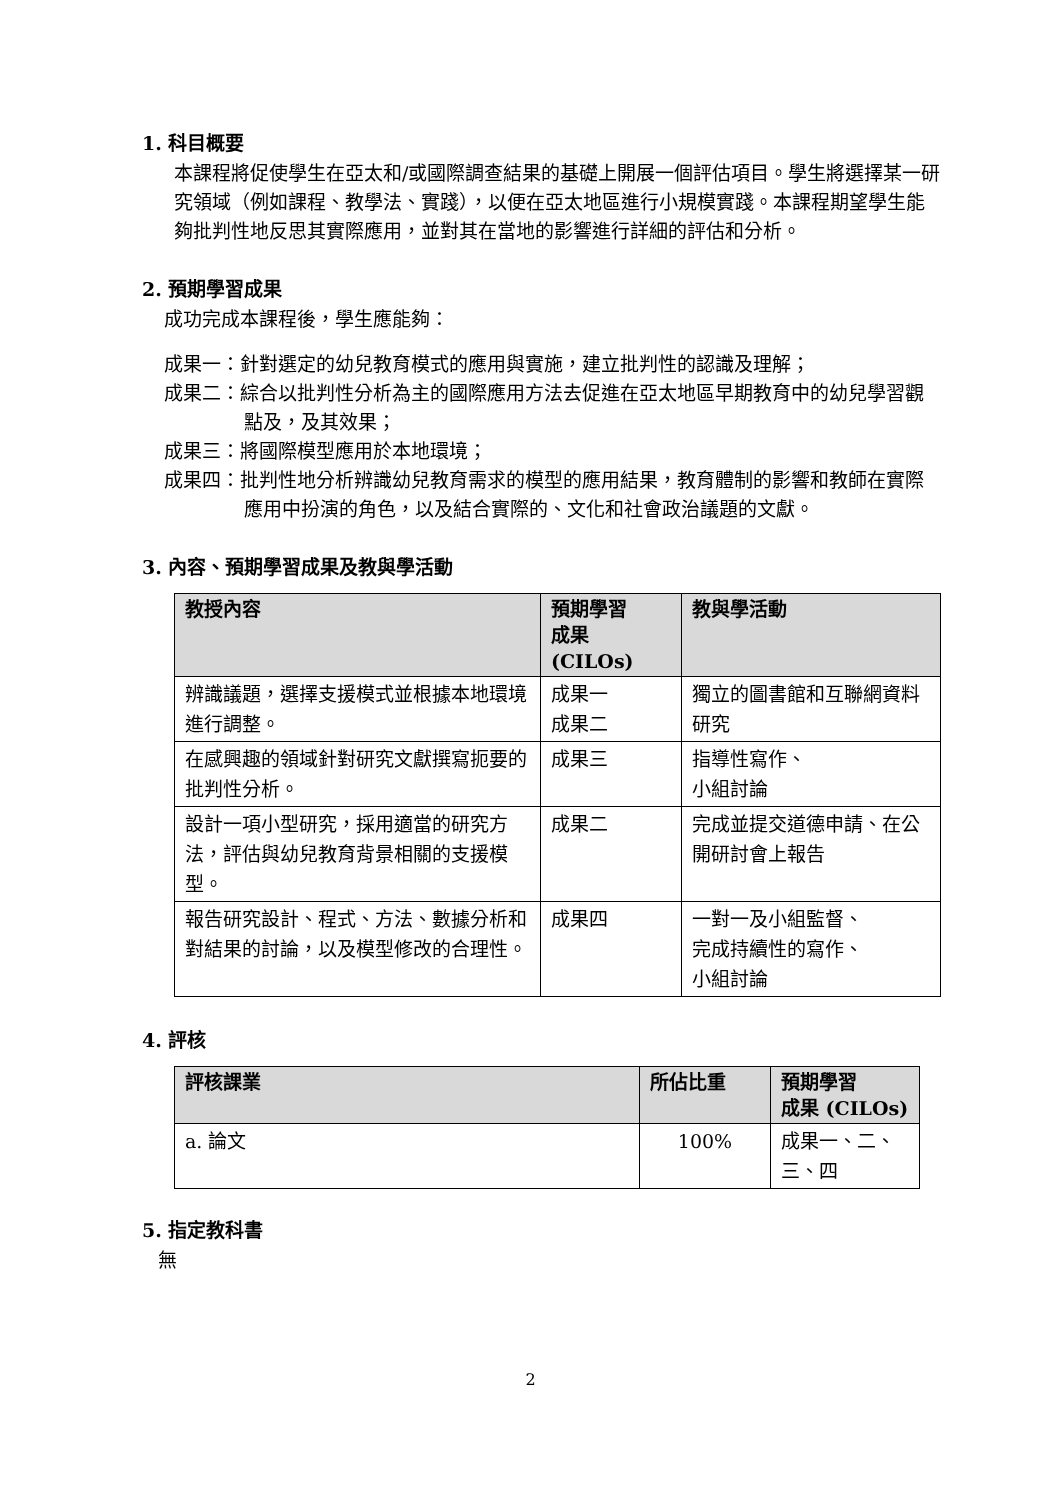1. 科目概要
本課程將促使學生在亞太和/或國際調查結果的基礎上開展一個評估項目。學生將選擇某一研究領域（例如課程、教學法、實踐），以便在亞太地區進行小規模實踐。本課程期望學生能夠批判性地反思其實際應用，並對其在當地的影響進行詳細的評估和分析。
2. 預期學習成果
成功完成本課程後，學生應能夠：
成果一：針對選定的幼兒教育模式的應用與實施，建立批判性的認識及理解；
成果二：綜合以批判性分析為主的國際應用方法去促進在亞太地區早期教育中的幼兒學習觀點及，及其效果；
成果三：將國際模型應用於本地環境；
成果四：批判性地分析辨識幼兒教育需求的模型的應用結果，教育體制的影響和教師在實際應用中扮演的角色，以及結合實際的、文化和社會政治議題的文獻。
3. 內容、預期學習成果及教與學活動
| 教授內容 | 預期學習 成果 (CILOs) | 教與學活動 |
| --- | --- | --- |
| 辨識議題，選擇支援模式並根據本地環境進行調整。 | 成果一 成果二 | 獨立的圖書館和互聯網資料研究 |
| 在感興趣的領域針對研究文獻撰寫扼要的批判性分析。 | 成果三 | 指導性寫作、 小組討論 |
| 設計一項小型研究，採用適當的研究方法，評估與幼兒教育背景相關的支援模型。 | 成果二 | 完成並提交道德申請、在公開研討會上報告 |
| 報告研究設計、程式、方法、數據分析和對結果的討論，以及模型修改的合理性。 | 成果四 | 一對一及小組監督、 完成持續性的寫作、 小組討論 |
4. 評核
| 評核課業 | 所佔比重 | 預期學習 成果 (CILOs) |
| --- | --- | --- |
| a. 論文 | 100% | 成果一、二、三、四 |
5. 指定教科書
無
2